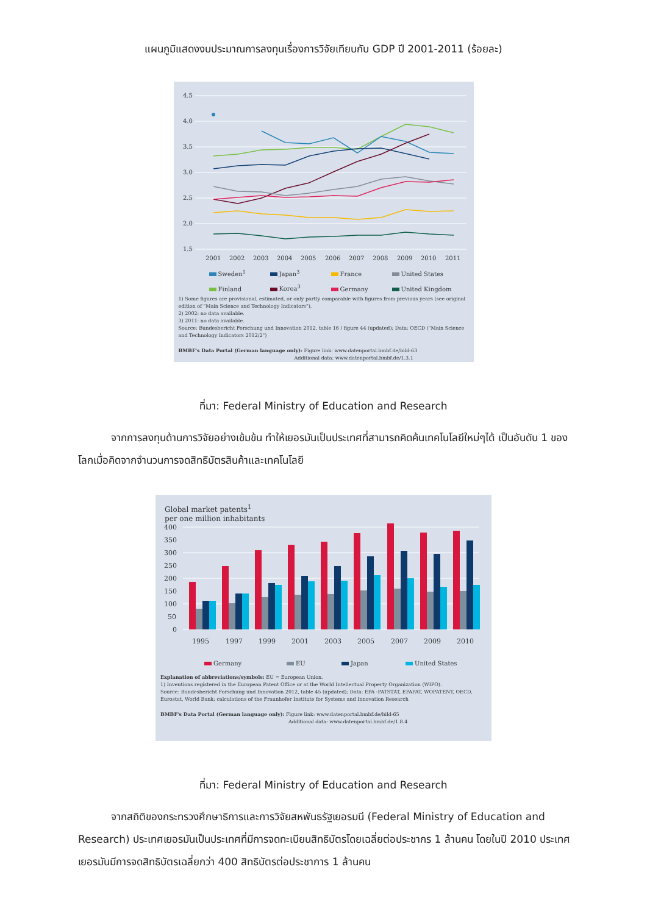แผนภูมิแสดงงบประมาณการลงทุนเรื่องการวิจัยเทียบกับ GDP ปี 2001-2011 (ร้อยละ)
4.5
4.0
3.5
3.0
2.5
2.0
1.5
2001
2002
2003
2004
2005
2006
2007
2008
2009
2010
2011
Sweden<sup>1</sup> Japan<sup>3</sup> France United States
Finland Korea<sup>3</sup> Germany United Kingdom
1) Some figures are provisional, estimated, or only partly comparable with figures from previous years (see original edition of "Main Science and Technology Indicators").
2) 2002: no data available.
3) 2011: no data available.
Source: Bundesbericht Forschung und Innovation 2012, table 16 / figure 44 (updated); Data: OECD ("Main Science and Technology Indicators 2012/2")
BMBF's Data Portal (German language only): Figure link: www.datenportal.bmbf.de/bild-63
Additional data: www.datenportal.bmbf.de/1.3.1
ที่มา: Federal Ministry of Education and Research
จากการลงทุนด้านการวิจัยอย่างเข้มข้น ทำให้เยอรมันเป็นประเทศที่สามารถคิดค้นเทคโนโลยีใหม่ๆได้ เป็นอันดับ 1 ของโลกเมื่อคิดจากจำนวนการจดสิทธิบัตรสินค้าและเทคโนโลยี
Global market patents<sup>1</sup>
per one million inhabitants
400
350
300
250
200
150
100
50
0
1995
1997
1999
2001
2003
2005
2007
2009
2010
Germany EU Japan United States
Explanation of abbreviations/symbols: EU = European Union.
1) Inventions registered in the European Patent Office or at the World Intellectual Property Organization (WIPO).
Source: Bundesbericht Forschung und Innovation 2012, table 45 (updated); Data: EPA -PATSTAT, EPAPAT, WOPATENT, OECD, Eurostat, World Bank; calculations of the Fraunhofer Institute for Systems and Innovation Research
BMBF's Data Portal (German language only): Figure link: www.datenportal.bmbf.de/bild-65
Additional data: www.datenportal.bmbf.de/1.8.4
ที่มา: Federal Ministry of Education and Research
จากสถิติของกระทรวงศึกษาธิการและการวิจัยสหพันธรัฐเยอรมนี (Federal Ministry of Education and Research) ประเทศเยอรมันเป็นประเทศที่มีการจดทะเบียนสิทธิบัตรโดยเฉลี่ยต่อประชากร 1 ล้านคน โดยในปี 2010 ประเทศเยอรมันมีการจดสิทธิบัตรเฉลี่ยกว่า 400 สิทธิบัตรต่อประชาการ 1 ล้านคน